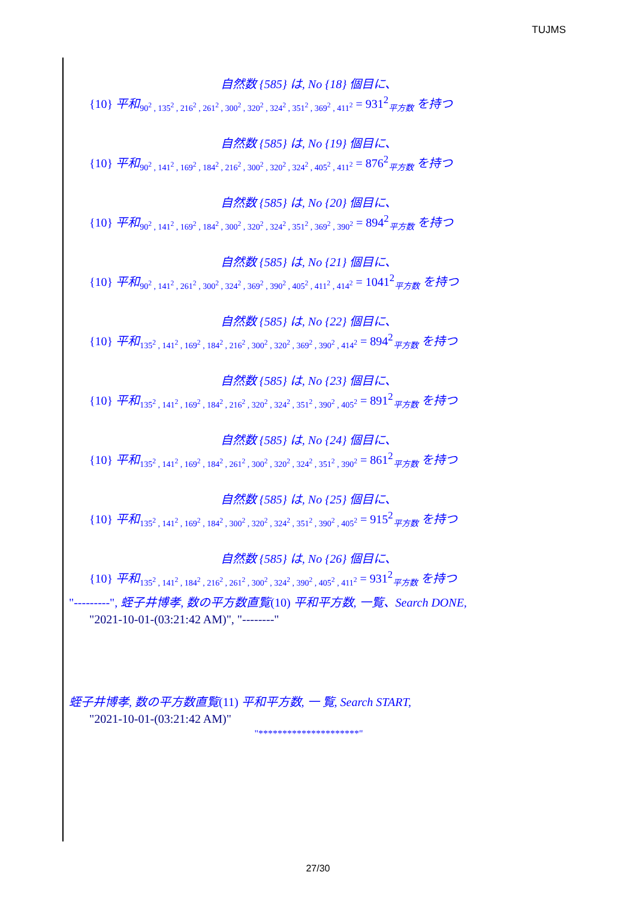TUJMS
自然数 {585} は, No {18} 個目に、
{10} 平和<sub>90<sup>2</sup> , 135<sup>2</sup> , 216<sup>2</sup> , 261<sup>2</sup> , 300<sup>2</sup> , 320<sup>2</sup> , 324<sup>2</sup> , 351<sup>2</sup> , 369<sup>2</sup> , 411<sup>2</sup></sub> = 931<sup>2</sup><sub>平方数</sub> を持つ
自然数 {585} は, No {19} 個目に、
{10} 平和<sub>90<sup>2</sup> , 141<sup>2</sup> , 169<sup>2</sup> , 184<sup>2</sup> , 216<sup>2</sup> , 300<sup>2</sup> , 320<sup>2</sup> , 324<sup>2</sup> , 405<sup>2</sup> , 411<sup>2</sup></sub> = 876<sup>2</sup><sub>平方数</sub> を持つ
自然数 {585} は, No {20} 個目に、
{10} 平和<sub>90<sup>2</sup> , 141<sup>2</sup> , 169<sup>2</sup> , 184<sup>2</sup> , 300<sup>2</sup> , 320<sup>2</sup> , 324<sup>2</sup> , 351<sup>2</sup> , 369<sup>2</sup> , 390<sup>2</sup></sub> = 894<sup>2</sup><sub>平方数</sub> を持つ
自然数 {585} は, No {21} 個目に、
{10} 平和<sub>90<sup>2</sup> , 141<sup>2</sup> , 261<sup>2</sup> , 300<sup>2</sup> , 324<sup>2</sup> , 369<sup>2</sup> , 390<sup>2</sup> , 405<sup>2</sup> , 411<sup>2</sup> , 414<sup>2</sup></sub> = 1041<sup>2</sup><sub>平方数</sub> を持つ
自然数 {585} は, No {22} 個目に、
{10} 平和<sub>135<sup>2</sup> , 141<sup>2</sup> , 169<sup>2</sup> , 184<sup>2</sup> , 216<sup>2</sup> , 300<sup>2</sup> , 320<sup>2</sup> , 369<sup>2</sup> , 390<sup>2</sup> , 414<sup>2</sup></sub> = 894<sup>2</sup><sub>平方数</sub> を持つ
自然数 {585} は, No {23} 個目に、
{10} 平和<sub>135<sup>2</sup> , 141<sup>2</sup> , 169<sup>2</sup> , 184<sup>2</sup> , 216<sup>2</sup> , 320<sup>2</sup> , 324<sup>2</sup> , 351<sup>2</sup> , 390<sup>2</sup> , 405<sup>2</sup></sub> = 891<sup>2</sup><sub>平方数</sub> を持つ
自然数 {585} は, No {24} 個目に、
{10} 平和<sub>135<sup>2</sup> , 141<sup>2</sup> , 169<sup>2</sup> , 184<sup>2</sup> , 261<sup>2</sup> , 300<sup>2</sup> , 320<sup>2</sup> , 324<sup>2</sup> , 351<sup>2</sup> , 390<sup>2</sup></sub> = 861<sup>2</sup><sub>平方数</sub> を持つ
自然数 {585} は, No {25} 個目に、
{10} 平和<sub>135<sup>2</sup> , 141<sup>2</sup> , 169<sup>2</sup> , 184<sup>2</sup> , 300<sup>2</sup> , 320<sup>2</sup> , 324<sup>2</sup> , 351<sup>2</sup> , 390<sup>2</sup> , 405<sup>2</sup></sub> = 915<sup>2</sup><sub>平方数</sub> を持つ
自然数 {585} は, No {26} 個目に、
{10} 平和<sub>135<sup>2</sup> , 141<sup>2</sup> , 184<sup>2</sup> , 216<sup>2</sup> , 261<sup>2</sup> , 300<sup>2</sup> , 324<sup>2</sup> , 390<sup>2</sup> , 405<sup>2</sup> , 411<sup>2</sup></sub> = 931<sup>2</sup><sub>平方数</sub> を持つ
"---------", 蛭子井博孝, 数の平方数直覧(10) 平和平方数, 一覧、Search DONE,
"2021-10-01-(03:21:42 AM)", "--------"
蛭子井博孝, 数の平方数直覧(11) 平和平方数, 一 覧, Search START,
"2021-10-01-(03:21:42 AM)"
"*********************"
27/30